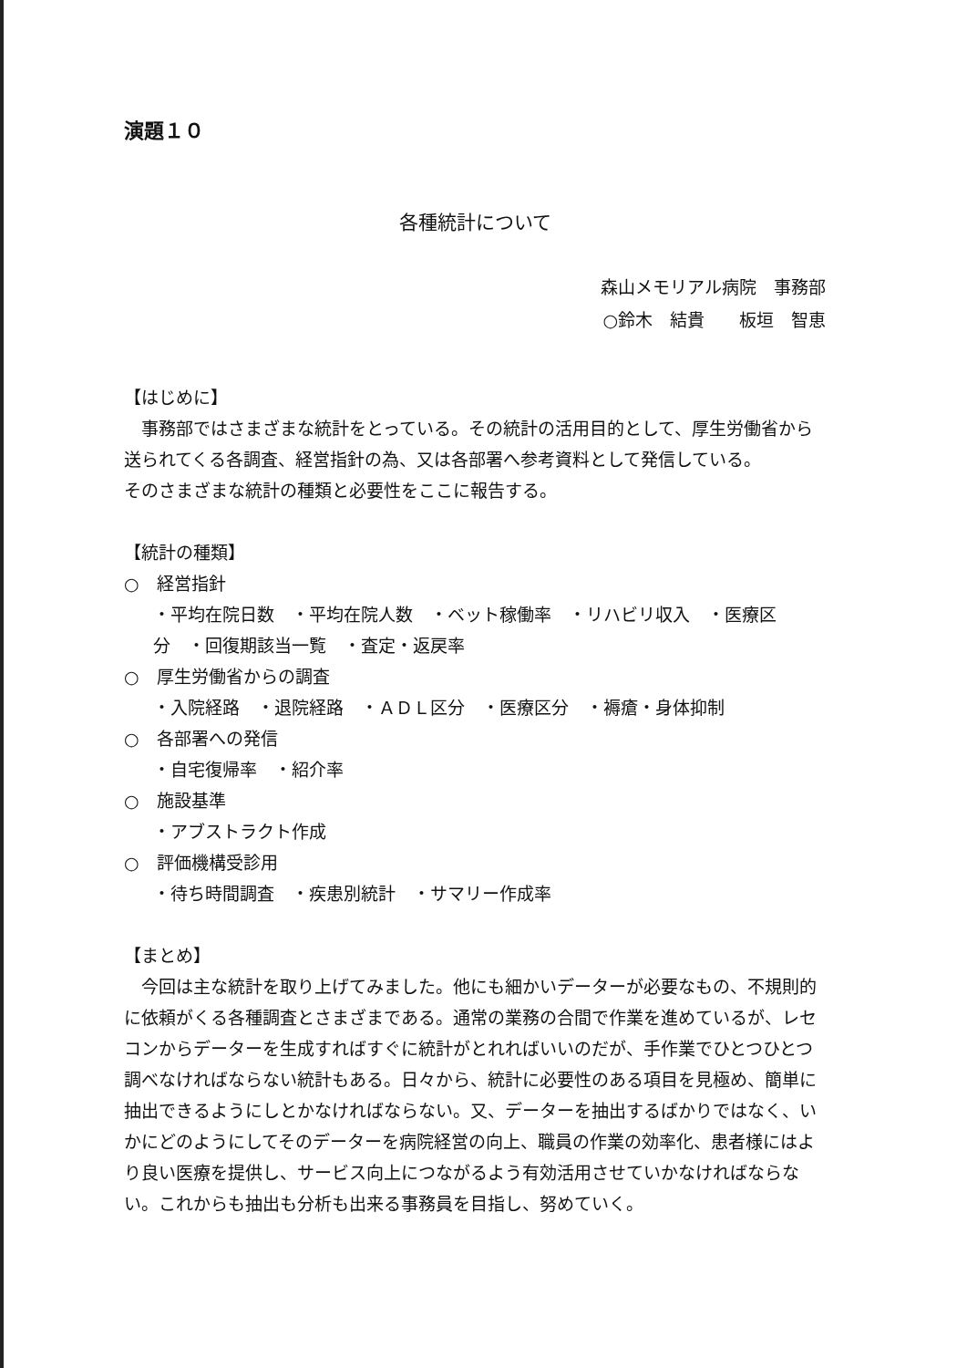演題１０
各種統計について
森山メモリアル病院　事務部　
○鈴木　結貴　　板垣　智恵
【はじめに】
　事務部ではさまざまな統計をとっている。その統計の活用目的として、厚生労働省から送られてくる各調査、経営指針の為、又は各部署へ参考資料として発信している。
そのさまざまな統計の種類と必要性をここに報告する。
【統計の種類】
○　経営指針
・平均在院日数　・平均在院人数　・ベット稼働率　・リハビリ収入　・医療区分　・回復期該当一覧　・査定・返戻率
○　厚生労働省からの調査
・入院経路　・退院経路　・ＡＤＬ区分　・医療区分　・褥瘡・身体抑制
○　各部署への発信
・自宅復帰率　・紹介率
○　施設基準
・アブストラクト作成
○　評価機構受診用
・待ち時間調査　・疾患別統計　・サマリー作成率
【まとめ】
　今回は主な統計を取り上げてみました。他にも細かいデーターが必要なもの、不規則的に依頼がくる各種調査とさまざまである。通常の業務の合間で作業を進めているが、レセコンからデーターを生成すればすぐに統計がとれればいいのだが、手作業でひとつひとつ調べなければならない統計もある。日々から、統計に必要性のある項目を見極め、簡単に抽出できるようにしとかなければならない。又、データーを抽出するばかりではなく、いかにどのようにしてそのデーターを病院経営の向上、職員の作業の効率化、患者様にはより良い医療を提供し、サービス向上につながるよう有効活用させていかなければならない。これからも抽出も分析も出来る事務員を目指し、努めていく。